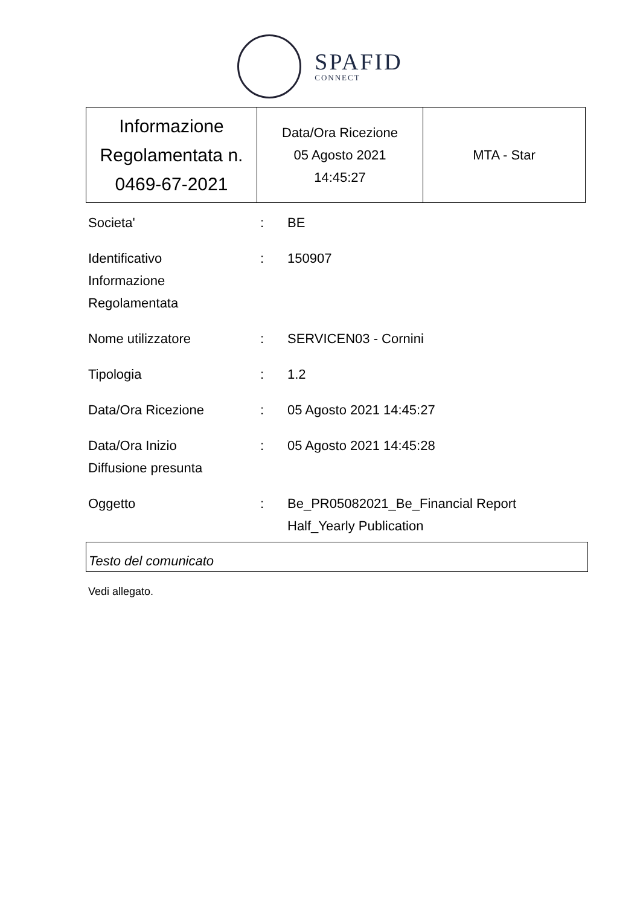SPAFID
CONNECT
| Informazione Regolamentata n. 0469-67-2021 | Data/Ora Ricezione 05 Agosto 2021 14:45:27 | MTA - Star |
| Societa' | : | BE |
| Identificativo Informazione Regolamentata | : | 150907 |
| Nome utilizzatore | : | SERVICEN03 - Cornini |
| Tipologia | : | 1.2 |
| Data/Ora Ricezione | : | 05 Agosto 2021 14:45:27 |
| Data/Ora Inizio Diffusione presunta | : | 05 Agosto 2021 14:45:28 |
| Oggetto | : | Be_PR05082021_Be_Financial Report Half_Yearly Publication |
Testo del comunicato
Vedi allegato.